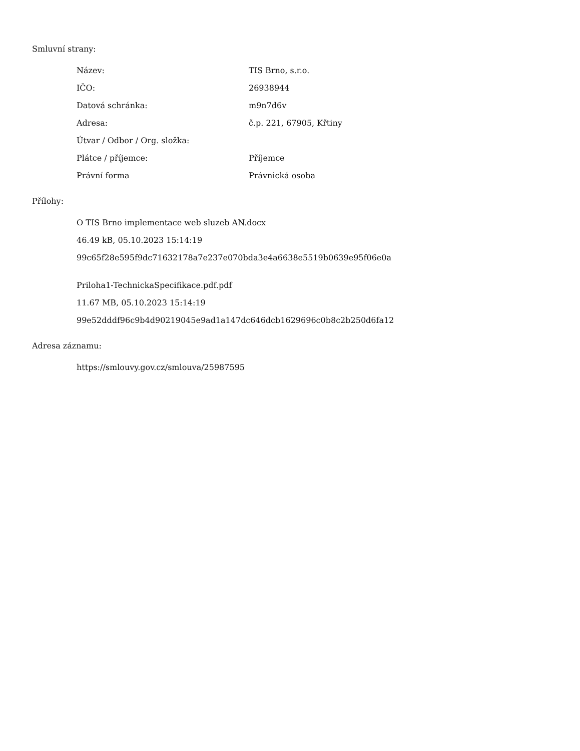Smluvní strany:
| Název: | TIS Brno, s.r.o. |
| IČO: | 26938944 |
| Datová schránka: | m9n7d6v |
| Adresa: | č.p. 221, 67905, Křtiny |
| Útvar / Odbor / Org. složka: | |
| Plátce / příjemce: | Příjemce |
| Právní forma | Právnická osoba |
Přílohy:
O TIS Brno implementace web sluzeb AN.docx
46.49 kB, 05.10.2023 15:14:19
99c65f28e595f9dc71632178a7e237e070bda3e4a6638e5519b0639e95f06e0a
Priloha1-TechnickaSpecifikace.pdf.pdf
11.67 MB, 05.10.2023 15:14:19
99e52dddf96c9b4d90219045e9ad1a147dc646dcb1629696c0b8c2b250d6fa12
Adresa záznamu:
https://smlouvy.gov.cz/smlouva/25987595